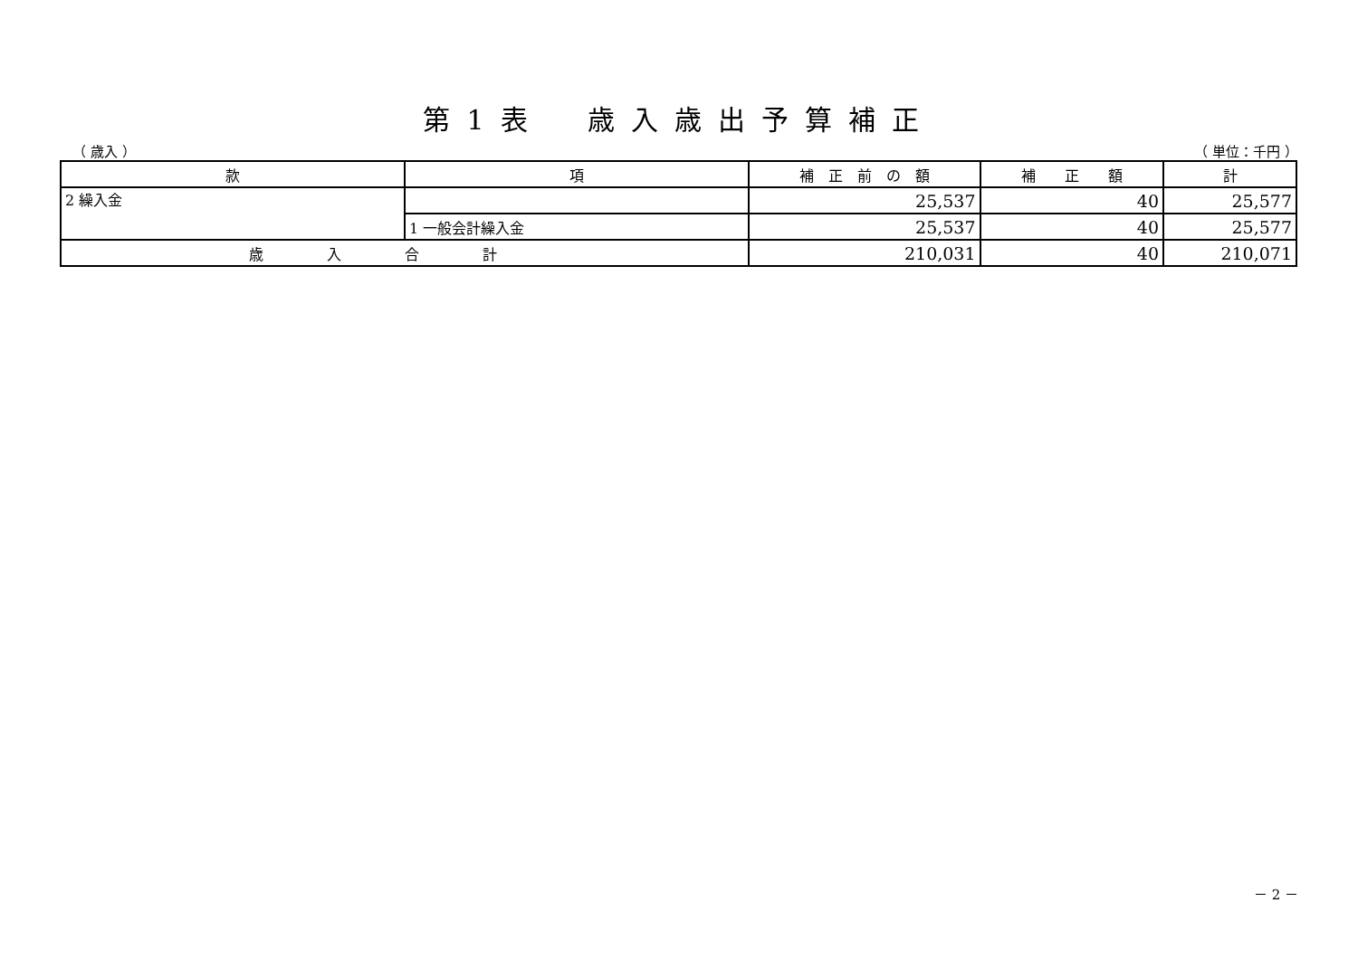第1表　歳入歳出予算補正
（ 歳入 ） （ 単位：千円 ）
| 款 | 項 | 補 正 前 の 額 | 補 正 額 | 計 |
| --- | --- | --- | --- | --- |
| 2 繰入金 | | 25,537 | 40 | 25,577 |
| | 1 一般会計繰入金 | 25,537 | 40 | 25,577 |
| 歳入合計 | | 210,031 | 40 | 210,071 |
－ 2 －